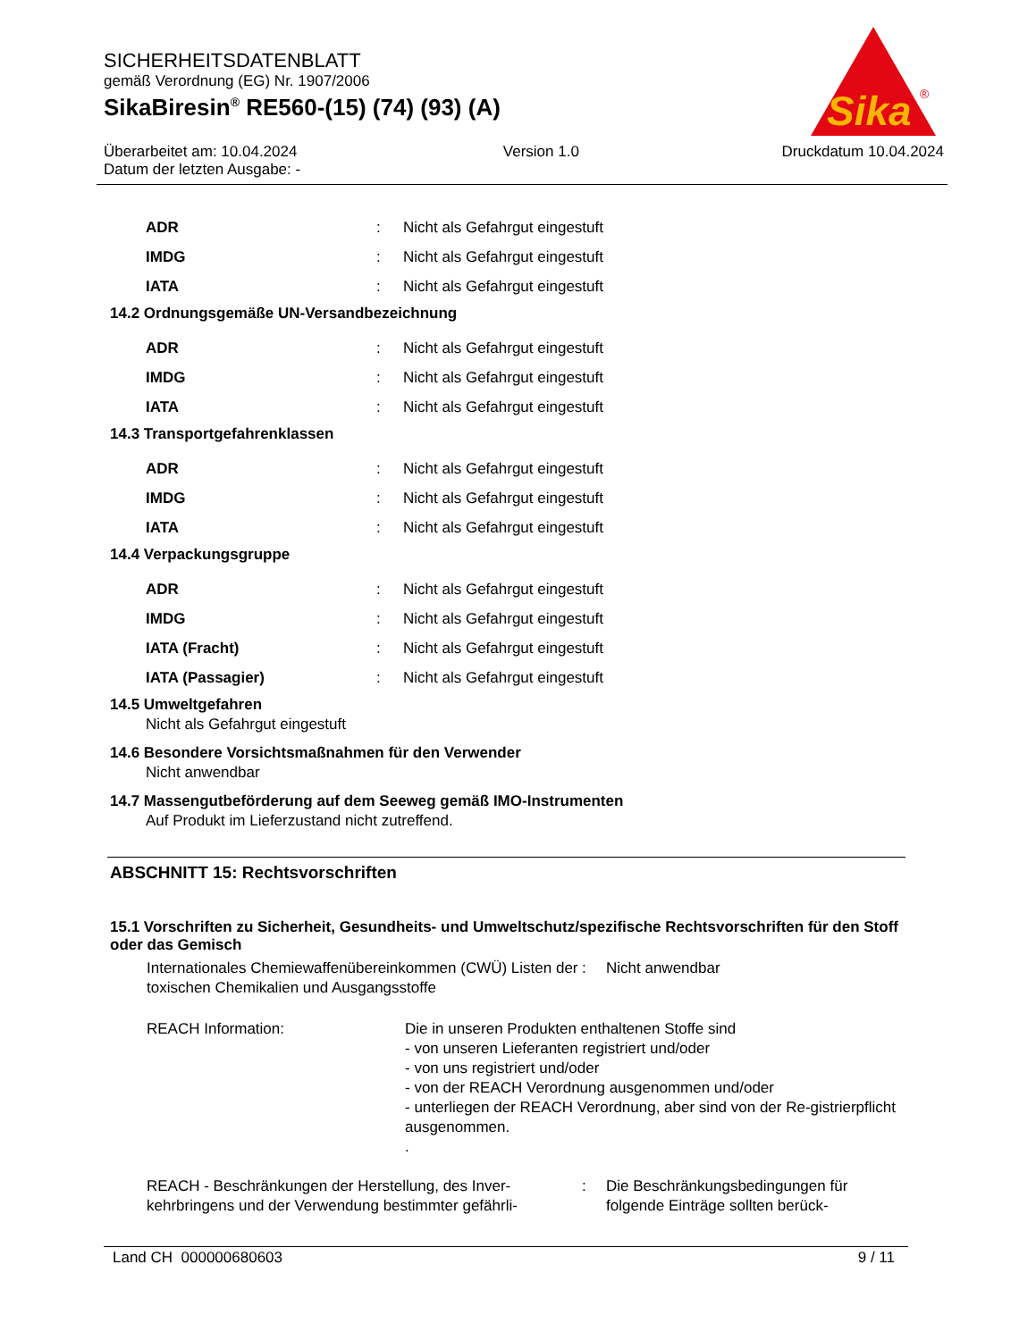SICHERHEITSDATENBLATT
gemäß Verordnung (EG) Nr. 1907/2006
SikaBiresin<sup>®</sup> RE560-(15) (74) (93) (A)
Überarbeitet am: 10.04.2024
Datum der letzten Ausgabe: -
Version 1.0 Druckdatum 10.04.2024
Sika
®
| ADR | : | Nicht als Gefahrgut eingestuft |
| IMDG | : | Nicht als Gefahrgut eingestuft |
| IATA | : | Nicht als Gefahrgut eingestuft |
14.2 Ordnungsgemäße UN-Versandbezeichnung
| ADR | : | Nicht als Gefahrgut eingestuft |
| IMDG | : | Nicht als Gefahrgut eingestuft |
| IATA | : | Nicht als Gefahrgut eingestuft |
14.3 Transportgefahrenklassen
| ADR | : | Nicht als Gefahrgut eingestuft |
| IMDG | : | Nicht als Gefahrgut eingestuft |
| IATA | : | Nicht als Gefahrgut eingestuft |
14.4 Verpackungsgruppe
| ADR | : | Nicht als Gefahrgut eingestuft |
| IMDG | : | Nicht als Gefahrgut eingestuft |
| IATA (Fracht) | : | Nicht als Gefahrgut eingestuft |
| IATA (Passagier) | : | Nicht als Gefahrgut eingestuft |
14.5 Umweltgefahren
Nicht als Gefahrgut eingestuft
14.6 Besondere Vorsichtsmaßnahmen für den Verwender
Nicht anwendbar
14.7 Massengutbeförderung auf dem Seeweg gemäß IMO-Instrumenten
Auf Produkt im Lieferzustand nicht zutreffend.
ABSCHNITT 15: Rechtsvorschriften
15.1 Vorschriften zu Sicherheit, Gesundheits- und Umweltschutz/spezifische Rechtsvorschriften für den Stoff oder das Gemisch
| Internationales Chemiewaffenübereinkommen (CWÜ) Listen der toxischen Chemikalien und Ausgangsstoffe | : | Nicht anwendbar |
| REACH Information: | Die in unseren Produkten enthaltenen Stoffe sind - von unseren Lieferanten registriert und/oder - von uns registriert und/oder - von der REACH Verordnung ausgenommen und/oder - unterliegen der REACH Verordnung, aber sind von der Re-gistrierpflicht ausgenommen. . |
| REACH - Beschränkungen der Herstellung, des Inver-kehrbringens und der Verwendung bestimmter gefährli- | : | Die Beschränkungsbedingungen für folgende Einträge sollten berück- |
Land CH 000000680603 9 / 11